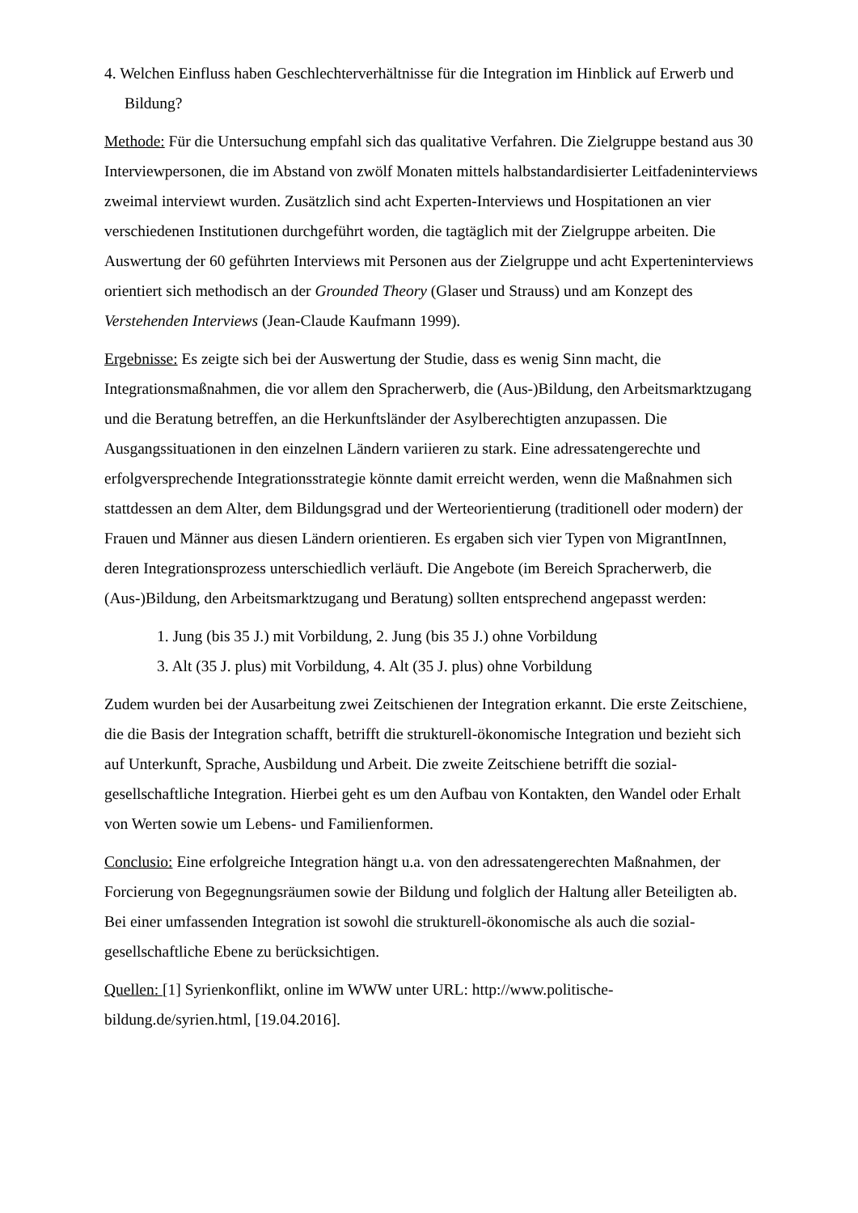4. Welchen Einfluss haben Geschlechterverhältnisse für die Integration im Hinblick auf Erwerb und Bildung?
Methode: Für die Untersuchung empfahl sich das qualitative Verfahren. Die Zielgruppe bestand aus 30 Interviewpersonen, die im Abstand von zwölf Monaten mittels halbstandardisierter Leitfadeninterviews zweimal interviewt wurden. Zusätzlich sind acht Experten-Interviews und Hospitationen an vier verschiedenen Institutionen durchgeführt worden, die tagtäglich mit der Zielgruppe arbeiten. Die Auswertung der 60 geführten Interviews mit Personen aus der Zielgruppe und acht Experteninterviews orientiert sich methodisch an der Grounded Theory (Glaser und Strauss) und am Konzept des Verstehenden Interviews (Jean-Claude Kaufmann 1999).
Ergebnisse: Es zeigte sich bei der Auswertung der Studie, dass es wenig Sinn macht, die Integrationsmaßnahmen, die vor allem den Spracherwerb, die (Aus-)Bildung, den Arbeitsmarktzugang und die Beratung betreffen, an die Herkunftsländer der Asylberechtigten anzupassen. Die Ausgangssituationen in den einzelnen Ländern variieren zu stark. Eine adressatengerechte und erfolgversprechende Integrationsstrategie könnte damit erreicht werden, wenn die Maßnahmen sich stattdessen an dem Alter, dem Bildungsgrad und der Werteorientierung (traditionell oder modern) der Frauen und Männer aus diesen Ländern orientieren. Es ergaben sich vier Typen von MigrantInnen, deren Integrationsprozess unterschiedlich verläuft. Die Angebote (im Bereich Spracherwerb, die (Aus-)Bildung, den Arbeitsmarktzugang und Beratung) sollten entsprechend angepasst werden:
1. Jung (bis 35 J.) mit Vorbildung, 2. Jung (bis 35 J.) ohne Vorbildung
3. Alt (35 J. plus) mit Vorbildung, 4. Alt (35 J. plus) ohne Vorbildung
Zudem wurden bei der Ausarbeitung zwei Zeitschienen der Integration erkannt. Die erste Zeitschiene, die die Basis der Integration schafft, betrifft die strukturell-ökonomische Integration und bezieht sich auf Unterkunft, Sprache, Ausbildung und Arbeit. Die zweite Zeitschiene betrifft die sozial-gesellschaftliche Integration. Hierbei geht es um den Aufbau von Kontakten, den Wandel oder Erhalt von Werten sowie um Lebens- und Familienformen.
Conclusio: Eine erfolgreiche Integration hängt u.a. von den adressatengerechten Maßnahmen, der Forcierung von Begegnungsräumen sowie der Bildung und folglich der Haltung aller Beteiligten ab. Bei einer umfassenden Integration ist sowohl die strukturell-ökonomische als auch die sozial-gesellschaftliche Ebene zu berücksichtigen.
Quellen: [1] Syrienkonflikt, online im WWW unter URL: http://www.politische-
bildung.de/syrien.html, [19.04.2016].